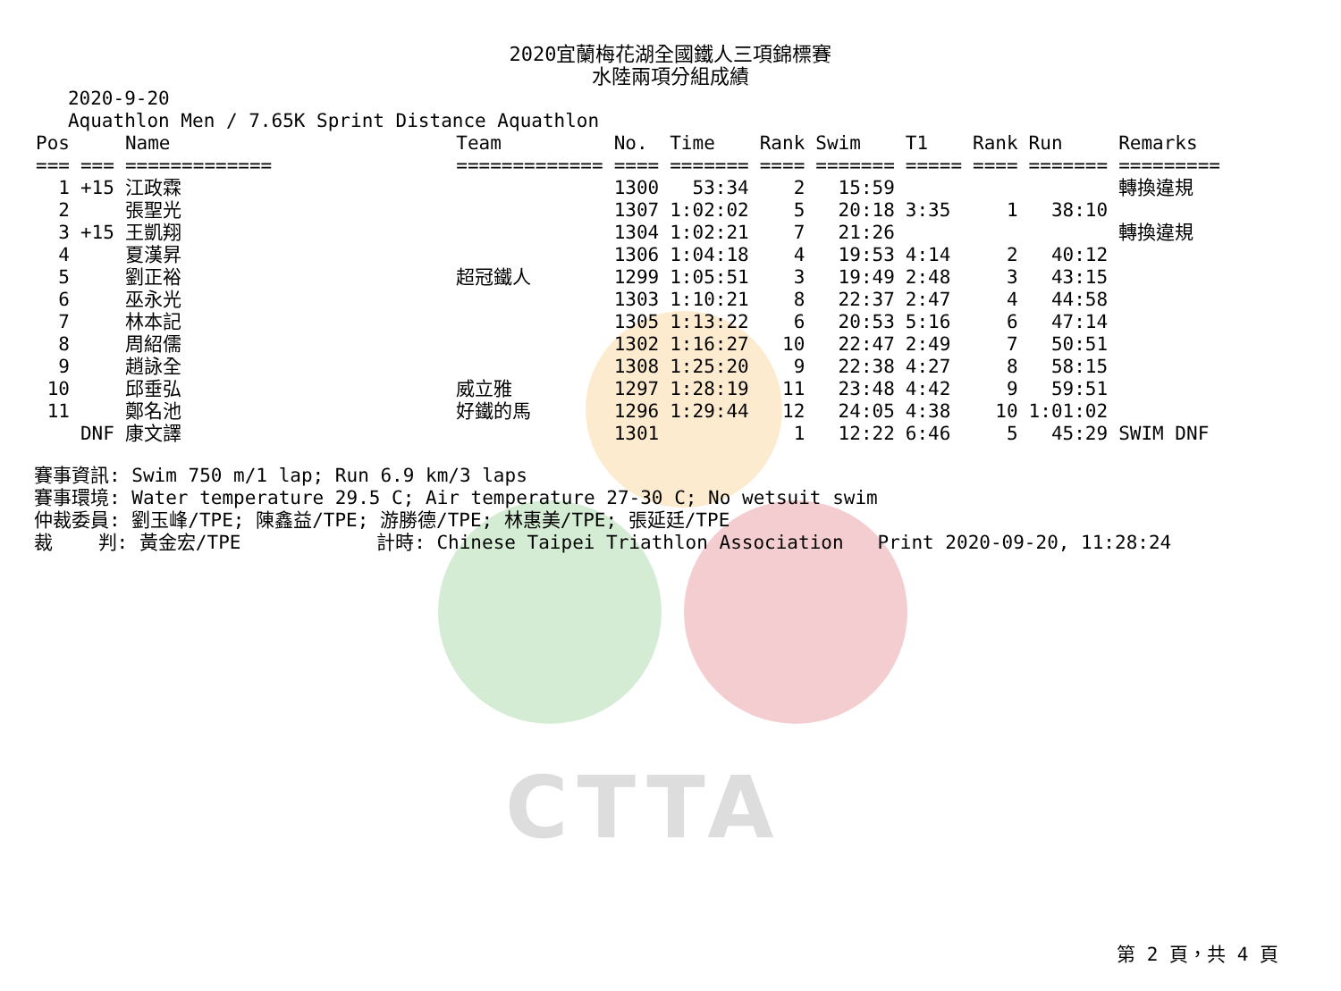CTTA
2020宜蘭梅花湖全國鐵人三項錦標賽
水陸兩項分組成績
   2020-9-20
   Aquathlon Men / 7.65K Sprint Distance Aquathlon
| Pos | | Name | Team | No. | Time | Rank | Swim | T1 | Rank | Run | Remarks |
| --- | --- | --- | --- | --- | --- | --- | --- | --- | --- | --- | --- |
| === | === | ============= | ============= | ==== | ======= | ==== | ======= | ===== | ==== | ======= | ========= |
| 1 | +15 | 江政霖 | | 1300 | 53:34 | 2 | 15:59 | | | | 轉換違規 |
| 2 | | 張聖光 | | 1307 | 1:02:02 | 5 | 20:18 | 3:35 | 1 | 38:10 | |
| 3 | +15 | 王凱翔 | | 1304 | 1:02:21 | 7 | 21:26 | | | | 轉換違規 |
| 4 | | 夏漢昇 | | 1306 | 1:04:18 | 4 | 19:53 | 4:14 | 2 | 40:12 | |
| 5 | | 劉正裕 | 超冠鐵人 | 1299 | 1:05:51 | 3 | 19:49 | 2:48 | 3 | 43:15 | |
| 6 | | 巫永光 | | 1303 | 1:10:21 | 8 | 22:37 | 2:47 | 4 | 44:58 | |
| 7 | | 林本記 | | 1305 | 1:13:22 | 6 | 20:53 | 5:16 | 6 | 47:14 | |
| 8 | | 周紹儒 | | 1302 | 1:16:27 | 10 | 22:47 | 2:49 | 7 | 50:51 | |
| 9 | | 趙詠全 | | 1308 | 1:25:20 | 9 | 22:38 | 4:27 | 8 | 58:15 | |
| 10 | | 邱垂弘 | 威立雅 | 1297 | 1:28:19 | 11 | 23:48 | 4:42 | 9 | 59:51 | |
| 11 | | 鄭名池 | 好鐵的馬 | 1296 | 1:29:44 | 12 | 24:05 | 4:38 | 10 | 1:01:02 | |
| | DNF | 康文譯 | | 1301 | | 1 | 12:22 | 6:46 | 5 | 45:29 | SWIM DNF |
賽事資訊: Swim 750 m/1 lap; Run 6.9 km/3 laps
賽事環境: Water temperature 29.5 C; Air temperature 27-30 C; No wetsuit swim
仲裁委員: 劉玉峰/TPE; 陳鑫益/TPE; 游勝德/TPE; 林惠美/TPE; 張延廷/TPE
裁    判: 黃金宏/TPE            計時: Chinese Taipei Triathlon Association   Print 2020-09-20, 11:28:24
第 2 頁，共 4 頁